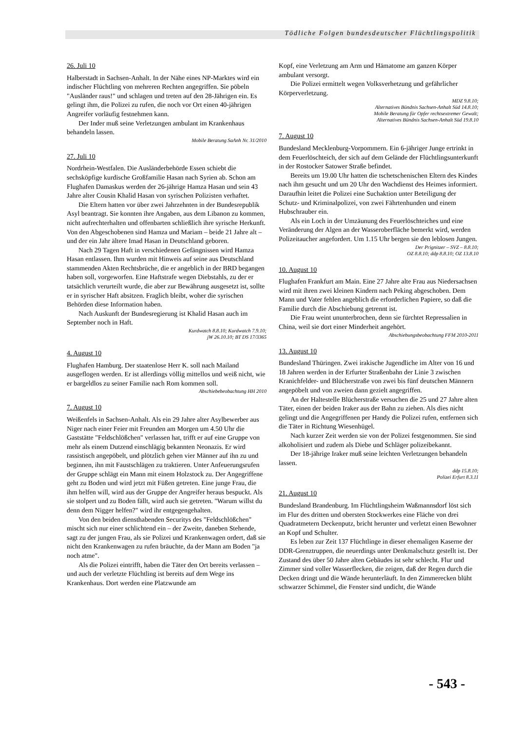Tödliche Folgen bundesdeutscher Flüchtlingspolitik
26. Juli 10
Halberstadt in Sachsen-Anhalt. In der Nähe eines NP-Marktes wird ein indischer Flüchtling von mehreren Rechten angegriffen. Sie pöbeln "Ausländer raus!" und schlagen und treten auf den 28-Jährigen ein. Es gelingt ihm, die Polizei zu rufen, die noch vor Ort einen 40-jährigen Angreifer vorläufig festnehmen kann.
Der Inder muß seine Verletzungen ambulant im Krankenhaus behandeln lassen.
Mobile Beratung SaAnh Nr. 31/2010
27. Juli 10
Nordrhein-Westfalen. Die Ausländerbehörde Essen schiebt die sechsköpfige kurdische Großfamilie Hasan nach Syrien ab. Schon am Flughafen Damaskus werden der 26-jährige Hamza Hasan und sein 43 Jahre alter Cousin Khalid Hasan von syrischen Polizisten verhaftet.
Die Eltern hatten vor über zwei Jahrzehnten in der Bundesrepublik Asyl beantragt. Sie konnten ihre Angaben, aus dem Libanon zu kommen, nicht aufrechterhalten und offenbarten schließlich ihre syrische Herkunft. Von den Abgeschobenen sind Hamza und Mariam – beide 21 Jahre alt – und der ein Jahr ältere Imad Hasan in Deutschland geboren.
Nach 29 Tagen Haft in verschiedenen Gefängnissen wird Hamza Hasan entlassen. Ihm wurden mit Hinweis auf seine aus Deutschland stammenden Akten Rechtsbrüche, die er angeblich in der BRD begangen haben soll, vorgeworfen. Eine Haftstrafe wegen Diebstahls, zu der er tatsächlich verurteilt wurde, die aber zur Bewährung ausgesetzt ist, sollte er in syrischer Haft absitzen. Fraglich bleibt, woher die syrischen Behörden diese Information haben.
Nach Auskunft der Bundesregierung ist Khalid Hasan auch im September noch in Haft.
Kurdwatch 8.8.10; Kurdwatch 7.9.10;
jW 26.10.10; BT DS 17/3365
4. August 10
Flughafen Hamburg. Der staatenlose Herr K. soll nach Mailand ausgeflogen werden. Er ist allerdings völlig mittellos und weiß nicht, wie er bargeldlos zu seiner Familie nach Rom kommen soll.
Abschiebebeobachtung HH 2010
7. August 10
Weißenfels in Sachsen-Anhalt. Als ein 29 Jahre alter Asylbewerber aus Niger nach einer Feier mit Freunden am Morgen um 4.50 Uhr die Gaststätte "Feldschlößchen" verlassen hat, trifft er auf eine Gruppe von mehr als einem Dutzend einschlägig bekannten Neonazis. Er wird rassistisch angepöbelt, und plötzlich gehen vier Männer auf ihn zu und beginnen, ihn mit Faustschlägen zu traktieren. Unter Anfeuerungsrufen der Gruppe schlägt ein Mann mit einem Holzstock zu. Der Angegriffene geht zu Boden und wird jetzt mit Füßen getreten. Eine junge Frau, die ihm helfen will, wird aus der Gruppe der Angreifer heraus bespuckt. Als sie stolpert und zu Boden fällt, wird auch sie getreten. "Warum willst du denn dem Nigger helfen?" wird ihr entgegengehalten.
Von den beiden diensthabenden Securitys des "Feldschlößchen" mischt sich nur einer schlichtend ein – der Zweite, daneben Stehende, sagt zu der jungen Frau, als sie Polizei und Krankenwagen ordert, daß sie nicht den Krankenwagen zu rufen bräuchte, da der Mann am Boden "ja noch atme".
Als die Polizei eintrifft, haben die Täter den Ort bereits verlassen – und auch der verletzte Flüchtling ist bereits auf dem Wege ins Krankenhaus. Dort werden eine Platzwunde am
Kopf, eine Verletzung am Arm und Hämatome am ganzen Körper ambulant versorgt.
Die Polizei ermittelt wegen Volksverhetzung und gefährlicher Körperverletzung.
MDZ 9.8.10;
Alternatives Bündnis Sachsen-Anhalt Süd 14.8.10;
Mobile Beratung für Opfer rechtsextremer Gewalt;
Alternatives Bündnis Sachsen-Anhalt Süd 19.8.10
7. August 10
Bundesland Mecklenburg-Vorpommern. Ein 6-jähriger Junge ertrinkt in dem Feuerlöschteich, der sich auf dem Gelände der Flüchtlingsunterkunft in der Rostocker Satower Straße befindet.
Bereits um 19.00 Uhr hatten die tschetschenischen Eltern des Kindes nach ihm gesucht und um 20 Uhr den Wachdienst des Heimes informiert. Daraufhin leitet die Polizei eine Suchaktion unter Beteiligung der Schutz- und Kriminalpolizei, von zwei Fährtenhunden und einem Hubschrauber ein.
Als ein Loch in der Umzäunung des Feuerlöschteiches und eine Veränderung der Algen an der Wasseroberfläche bemerkt wird, werden Polizeitaucher angefordert. Um 1.15 Uhr bergen sie den leblosen Jungen.
Der Prignitzer – SVZ – 8.8.10;
OZ 8.8.10; ddp 8.8.10; OZ 13.8.10
10. August 10
Flughafen Frankfurt am Main. Eine 27 Jahre alte Frau aus Niedersachsen wird mit ihren zwei kleinen Kindern nach Peking abgeschoben. Dem Mann und Vater fehlen angeblich die erforderlichen Papiere, so daß die Familie durch die Abschiebung getrennt ist.
Die Frau weint ununterbrochen, denn sie fürchtet Repressalien in China, weil sie dort einer Minderheit angehört.
Abschiebungsbeobachtung FFM 2010-2011
13. August 10
Bundesland Thüringen. Zwei irakische Jugendliche im Alter von 16 und 18 Jahren werden in der Erfurter Straßenbahn der Linie 3 zwischen Kranichfelder- und Blücherstraße von zwei bis fünf deutschen Männern angepöbelt und von zweien dann gezielt angegriffen.
An der Haltestelle Blücherstraße versuchen die 25 und 27 Jahre alten Täter, einen der beiden Iraker aus der Bahn zu ziehen. Als dies nicht gelingt und die Angegriffenen per Handy die Polizei rufen, entfernen sich die Täter in Richtung Wiesenhügel.
Nach kurzer Zeit werden sie von der Polizei festgenommen. Sie sind alkoholisiert und zudem als Diebe und Schläger polizeibekannt.
Der 18-jährige Iraker muß seine leichten Verletzungen behandeln lassen.
ddp 15.8.10;
Polizei Erfurt 8.3.11
21. August 10
Bundesland Brandenburg. Im Flüchtlingsheim Waßmannsdorf löst sich im Flur des dritten und obersten Stockwerkes eine Fläche von drei Quadratmetern Deckenputz, bricht herunter und verletzt einen Bewohner an Kopf und Schulter.
Es leben zur Zeit 137 Flüchtlinge in dieser ehemaligen Kaserne der DDR-Grenztruppen, die neuerdings unter Denkmalschutz gestellt ist. Der Zustand des über 50 Jahre alten Gebäudes ist sehr schlecht. Flur und Zimmer sind voller Wasserflecken, die zeigen, daß der Regen durch die Decken dringt und die Wände herunterläuft. In den Zimmerecken blüht schwarzer Schimmel, die Fenster sind undicht, die Wände
- 543 -